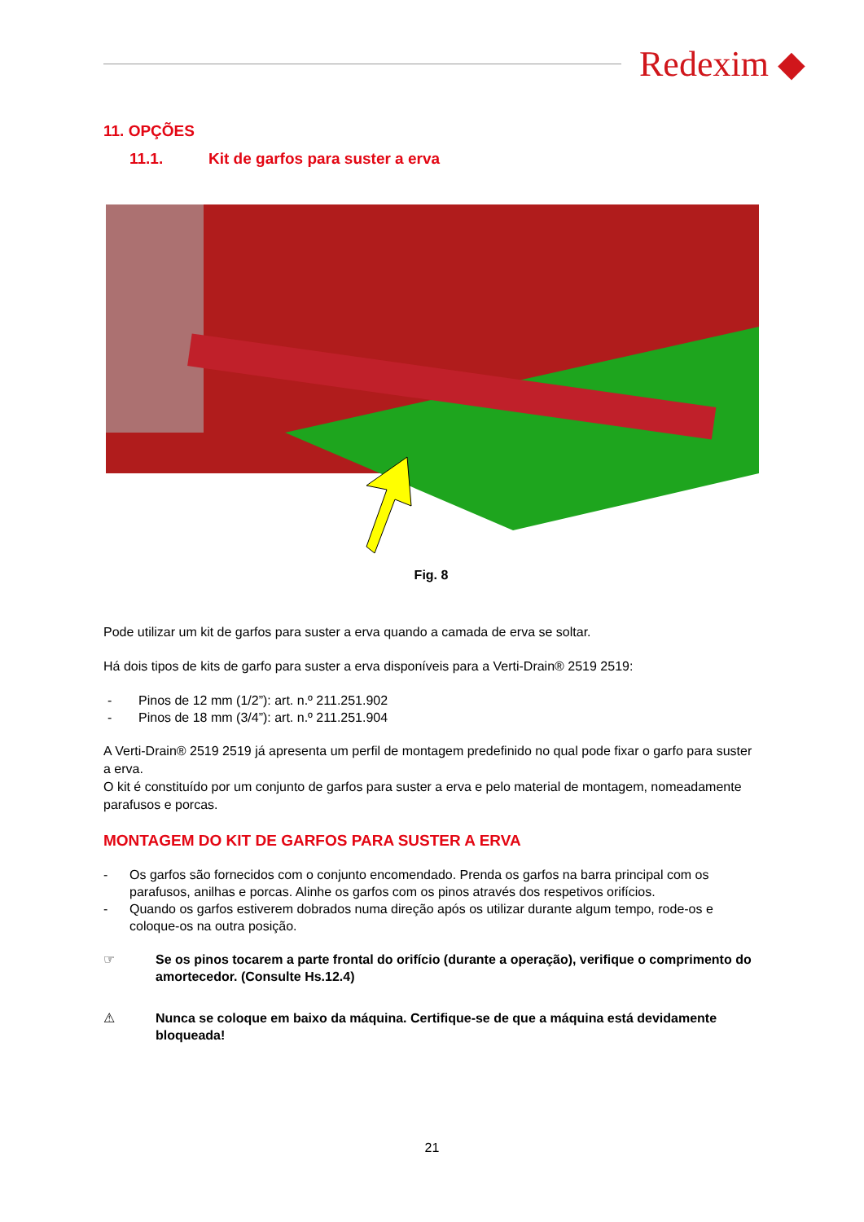Redexim ◆
11. OPÇÕES
11.1. Kit de garfos para suster a erva
Fig. 8
Pode utilizar um kit de garfos para suster a erva quando a camada de erva se soltar.
Há dois tipos de kits de garfo para suster a erva disponíveis para a Verti-Drain® 2519 2519:
- Pinos de 12 mm (1/2”): art. n.º 211.251.902
- Pinos de 18 mm (3/4”): art. n.º 211.251.904
A Verti-Drain® 2519 2519 já apresenta um perfil de montagem predefinido no qual pode fixar o garfo para suster a erva.
O kit é constituído por um conjunto de garfos para suster a erva e pelo material de montagem, nomeadamente parafusos e porcas.
MONTAGEM DO KIT DE GARFOS PARA SUSTER A ERVA
- Os garfos são fornecidos com o conjunto encomendado. Prenda os garfos na barra principal com os parafusos, anilhas e porcas. Alinhe os garfos com os pinos através dos respetivos orifícios.
- Quando os garfos estiverem dobrados numa direção após os utilizar durante algum tempo, rode-os e coloque-os na outra posição.
☞ Se os pinos tocarem a parte frontal do orifício (durante a operação), verifique o comprimento do amortecedor. (Consulte Hs.12.4)
⚠ Nunca se coloque em baixo da máquina. Certifique-se de que a máquina está devidamente bloqueada!
21